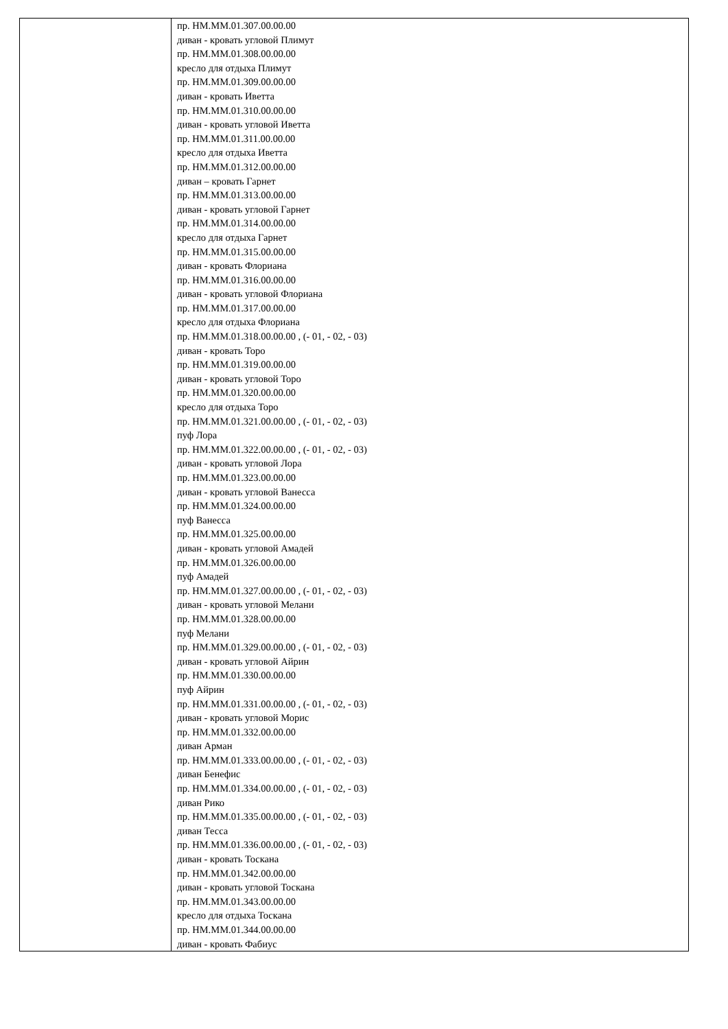| | пр. НМ.ММ.01.307.00.00.00 диван - кровать угловой Плимут пр. НМ.ММ.01.308.00.00.00 кресло для отдыха Плимут пр. НМ.ММ.01.309.00.00.00 диван - кровать Иветта пр. НМ.ММ.01.310.00.00.00 диван - кровать угловой Иветта пр. НМ.ММ.01.311.00.00.00 кресло для отдыха Иветта пр. НМ.ММ.01.312.00.00.00 диван – кровать Гарнет пр. НМ.ММ.01.313.00.00.00 диван - кровать угловой Гарнет пр. НМ.ММ.01.314.00.00.00 кресло для отдыха Гарнет пр. НМ.ММ.01.315.00.00.00 диван - кровать Флориана пр. НМ.ММ.01.316.00.00.00 диван - кровать угловой Флориана пр. НМ.ММ.01.317.00.00.00 кресло для отдыха Флориана пр. НМ.ММ.01.318.00.00.00 , (- 01, - 02, - 03) диван - кровать Торо пр. НМ.ММ.01.319.00.00.00 диван - кровать угловой Торо пр. НМ.ММ.01.320.00.00.00 кресло для отдыха Торо пр. НМ.ММ.01.321.00.00.00 , (- 01, - 02, - 03) пуф Лора пр. НМ.ММ.01.322.00.00.00 , (- 01, - 02, - 03) диван - кровать угловой Лора пр. НМ.ММ.01.323.00.00.00 диван - кровать угловой Ванесса пр. НМ.ММ.01.324.00.00.00 пуф Ванесса пр. НМ.ММ.01.325.00.00.00 диван - кровать угловой Амадей пр. НМ.ММ.01.326.00.00.00 пуф Амадей пр. НМ.ММ.01.327.00.00.00 , (- 01, - 02, - 03) диван - кровать угловой Мелани пр. НМ.ММ.01.328.00.00.00 пуф Мелани пр. НМ.ММ.01.329.00.00.00 , (- 01, - 02, - 03) диван - кровать угловой Айрин пр. НМ.ММ.01.330.00.00.00 пуф Айрин пр. НМ.ММ.01.331.00.00.00 , (- 01, - 02, - 03) диван - кровать угловой Морис пр. НМ.ММ.01.332.00.00.00 диван Арман пр. НМ.ММ.01.333.00.00.00 , (- 01, - 02, - 03) диван Бенефис пр. НМ.ММ.01.334.00.00.00 , (- 01, - 02, - 03) диван Рико пр. НМ.ММ.01.335.00.00.00 , (- 01, - 02, - 03) диван Тесса пр. НМ.ММ.01.336.00.00.00 , (- 01, - 02, - 03) диван - кровать Тоскана пр. НМ.ММ.01.342.00.00.00 диван - кровать угловой Тоскана пр. НМ.ММ.01.343.00.00.00 кресло для отдыха Тоскана пр. НМ.ММ.01.344.00.00.00 диван - кровать Фабиус |